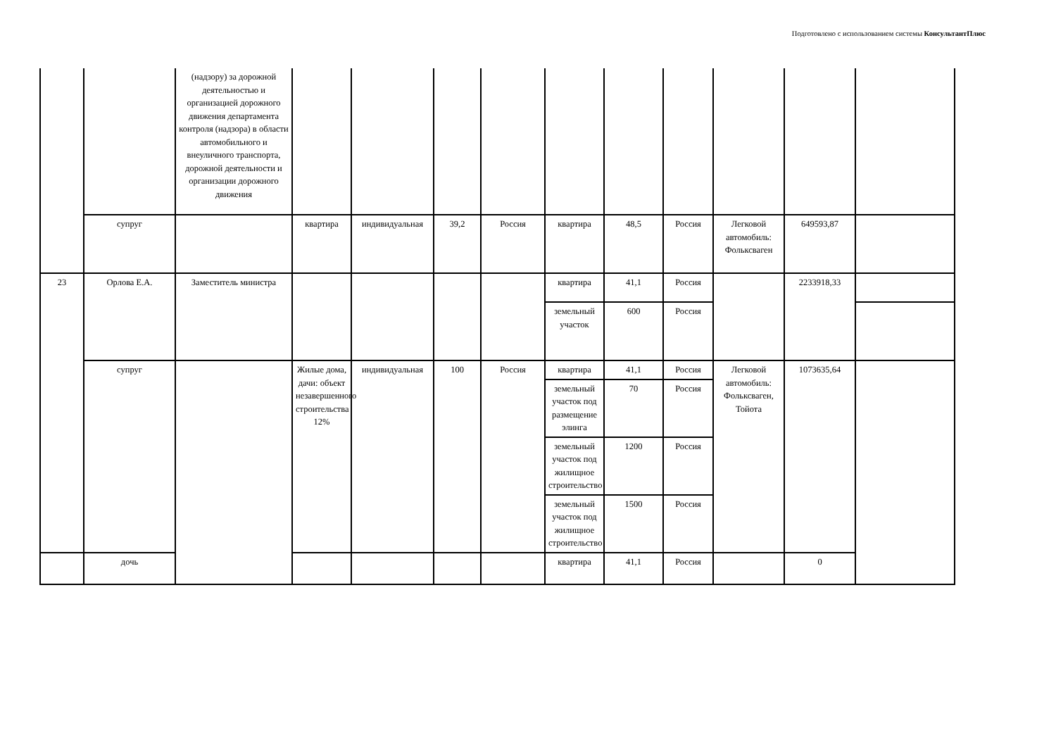Подготовлено с использованием системы КонсультантПлюс
| | | (надзору) за дорожной деятельностью и организацией дорожного движения департамента контроля (надзора) в области автомобильного и внеуличного транспорта, дорожной деятельности и организации дорожного движения | | | | | | | | | | |
| | супруг | | квартира | индивидуальная | 39,2 | Россия | квартира | 48,5 | Россия | Легковой автомобиль: Фольксваген | 649593,87 | |
| 23 | Орлова Е.А. | Заместитель министра | | | | | квартира | 41,1 | Россия | | 2233918,33 | |
| | | | | | | | земельный участок | 600 | Россия | | | |
| | супруг | | Жилые дома, дачи: объект незавершенного строительства 12% | индивидуальная | 100 | Россия | квартира | 41,1 | Россия | Легковой автомобиль: Фольксваген, Тойота | 1073635,64 | |
| | | | | | | | земельный участок под размещение элинга | 70 | Россия | | | |
| | | | | | | | земельный участок под жилищное строительство | 1200 | Россия | | | |
| | | | | | | | земельный участок под жилищное строительство | 1500 | Россия | | | |
| | дочь | | | | | | квартира | 41,1 | Россия | | 0 | |